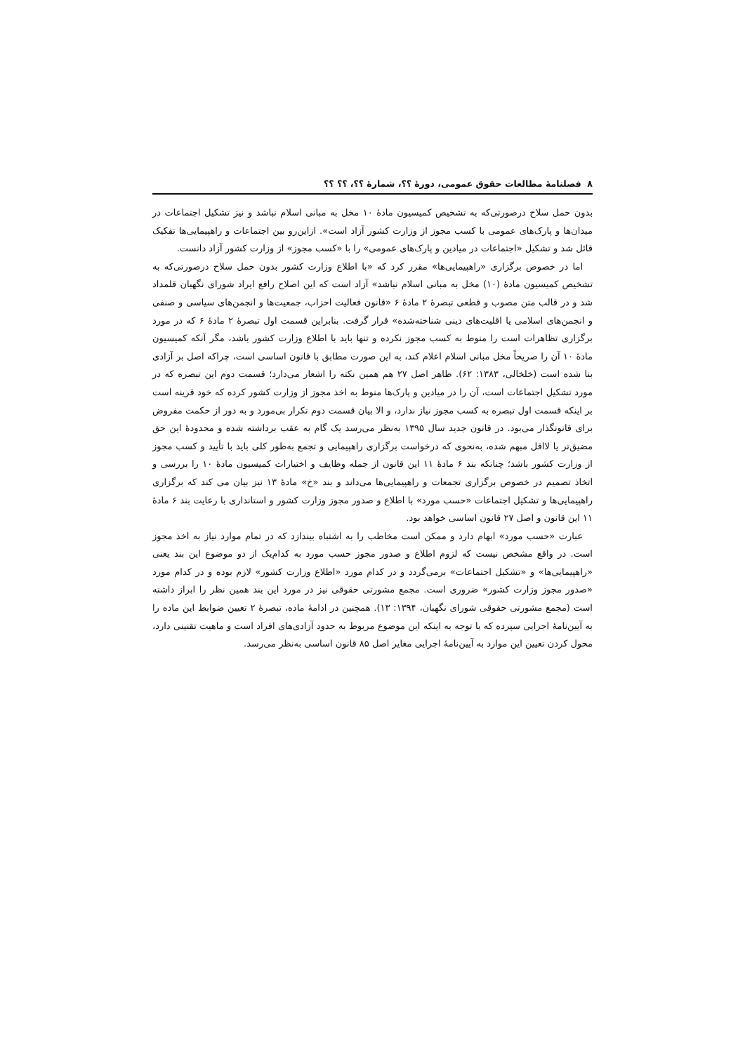۸ فصلنامهٔ مطالعات حقوق عمومی، دورهٔ ؟؟، شمارهٔ ؟؟، ؟؟ ؟؟
بدون حمل سلاح درصورتی‌که به تشخیص کمیسیون مادهٔ ۱۰ مخل به مبانی اسلام نباشد و نیز تشکیل اجتماعات در میدان‌ها و پارک‌های عمومی با کسب مجوز از وزارت کشور آزاد است». ازاین‌رو بین اجتماعات و راهپیمایی‌ها تفکیک قائل شد و تشکیل «اجتماعات در میادین و پارک‌های عمومی» را با «کسب مجوز» از وزارت کشور آزاد دانست.
اما در خصوص برگزاری «راهپیمایی‌ها» مقرر کرد که «با اطلاع وزارت کشور بدون حمل سلاح درصورتی‌که به تشخیص کمیسیون مادهٔ (۱۰) مخل به مبانی اسلام نباشد» آزاد است که این اصلاح رافع ایراد شورای نگهبان قلمداد شد و در قالب متن مصوب و قطعی تبصرهٔ ۲ مادهٔ ۶ «قانون فعالیت احزاب، جمعیت‌ها و انجمن‌های سیاسی و صنفی و انجمن‌های اسلامی یا اقلیت‌های دینی شناخته‌شده» قرار گرفت. بنابراین قسمت اول تبصرهٔ ۲ مادهٔ ۶ که در مورد برگزاری تظاهرات است را منوط به کسب مجوز نکرده و تنها باید با اطلاع وزارت کشور باشد، مگر آنکه کمیسیون مادهٔ ۱۰ آن را صریحاً مخل مبانی اسلام اعلام کند، به این صورت مطابق با قانون اساسی است، چراکه اصل بر آزادی بنا شده است (خلخالی، ۱۳۸۳: ۶۲). ظاهر اصل ۲۷ هم همین نکته را اشعار می‌دارد؛ قسمت دوم این تبصره که در مورد تشکیل اجتماعات است، آن را در میادین و پارک‌ها منوط به اخذ مجوز از وزارت کشور کرده که خود قرینه است بر اینکه قسمت اول تبصره به کسب مجوز نیاز ندارد، و الا بیان قسمت دوم تکرار بی‌مورد و به دور از حکمت مفروض برای قانونگذار می‌بود. در قانون جدید سال ۱۳۹۵ به‌نظر می‌رسد یک گام به عقب برداشته شده و محدودهٔ این حق مضیق‌تر یا لااقل مبهم شده، به‌نحوی که درخواست برگزاری راهپیمایی و تجمع به‌طور کلی باید با تأیید و کسب مجوز از وزارت کشور باشد؛ چنانکه بند ۶ مادهٔ ۱۱ این قانون از جمله وظایف و اختیارات کمیسیون مادهٔ ۱۰ را بررسی و اتخاذ تصمیم در خصوص برگزاری تجمعات و راهپیمایی‌ها می‌داند و بند «خ» مادهٔ ۱۳ نیز بیان می کند که برگزاری راهپیمایی‌ها و تشکیل اجتماعات «حسب مورد» با اطلاع و صدور مجوز وزارت کشور و استانداری با رعایت بند ۶ مادهٔ ۱۱ این قانون و اصل ۲۷ قانون اساسی خواهد بود.
عبارت «حسب مورد» ابهام دارد و ممکن است مخاطب را به اشتباه بیندازد که در تمام موارد نیاز به اخذ مجوز است. در واقع مشخص نیست که لزوم اطلاع و صدور مجوز حسب مورد به کدام‌یک از دو موضوع این بند یعنی «راهپیمایی‌ها» و «تشکیل اجتماعات» برمی‌گردد و در کدام مورد «اطلاع وزارت کشور» لازم بوده و در کدام مورد «صدور مجوز وزارت کشور» ضروری است. مجمع مشورتی حقوقی نیز در مورد این بند همین نظر را ابراز داشته است (مجمع مشورتی حقوقی شورای نگهبان، ۱۳۹۴: ۱۳). همچنین در ادامهٔ ماده، تبصرهٔ ۲ تعیین ضوابط این ماده را به آیین‌نامهٔ اجرایی سپرده که با توجه به اینکه این موضوع مربوط به حدود آزادی‌های افراد است و ماهیت تقنینی دارد، محول کردن تعیین این موارد به آیین‌نامهٔ اجرایی مغایر اصل ۸۵ قانون اساسی به‌نظر می‌رسد.